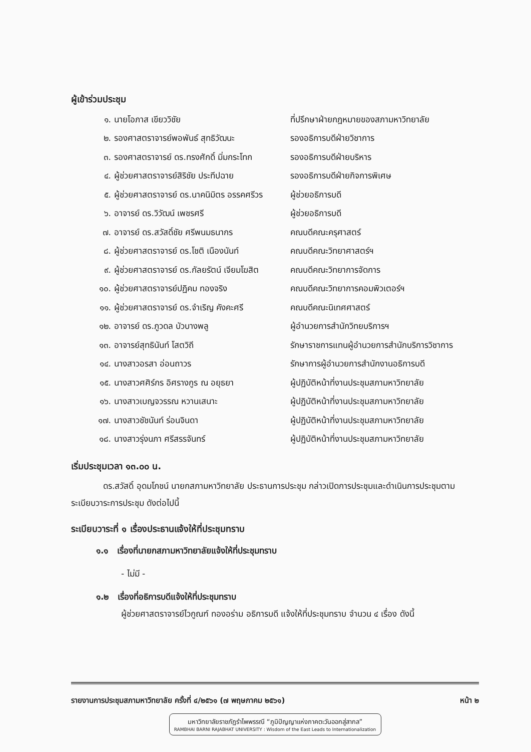ผู้เข้าร่วมประชุม
| ๑. | นายโอภาส เขียววิชัย | ที่ปรึกษาฝ่ายกฎหมายของสภามหาวิทยาลัย |
| ๒. | รองศาสตราจารย์พอพันธ์ สุทธิวัฒนะ | รองอธิการบดีฝ่ายวิชาการ |
| ๓. | รองศาสตราจารย์ ดร.ทรงศักดิ์ มิ่มกระโทก | รองอธิการบดีฝ่ายบริหาร |
| ๔. | ผู้ช่วยศาสตราจารย์สิริชัย ประทีปฉาย | รองอธิการบดีฝ่ายกิจการพิเศษ |
| ๕. | ผู้ช่วยศาสตราจารย์ ดร.นาคนิมิตร อรรคศรีวร | ผู้ช่วยอธิการบดี |
| ๖. | อาจารย์ ดร.วิวัฒน์ เพชรศรี | ผู้ช่วยอธิการบดี |
| ๗. | อาจารย์ ดร.สวัสดิ์ชัย ศรีพนมธนากร | คณบดีคณะครุศาสตร์ |
| ๘. | ผู้ช่วยศาสตราจารย์ ดร.โชติ เนืองนันท์ | คณบดีคณะวิทยาศาสตร์ฯ |
| ๙. | ผู้ช่วยศาสตราจารย์ ดร.กัลยรัตน์ เจียมโฆสิต | คณบดีคณะวิทยาการจัดการ |
| ๑๐. | ผู้ช่วยศาสตราจารย์ปฏิคม ทองจริง | คณบดีคณะวิทยาการคอมพิวเตอร์ฯ |
| ๑๑. | ผู้ช่วยศาสตราจารย์ ดร.จำเริญ คังคะศรี | คณบดีคณะนิเทศศาสตร์ |
| ๑๒. | อาจารย์ ดร.ภูวดล บัวบางพลู | ผู้อำนวยการสำนักวิทยบริการฯ |
| ๑๓. | อาจารย์สุทธินันท์ โสตวิถี | รักษาราชการแทนผู้อำนวยการสำนักบริการวิชาการ |
| ๑๔. | นางสาวอรสา อ่อนถาวร | รักษาการผู้อำนวยการสำนักงานอธิการบดี |
| ๑๕. | นางสาวศศิร์กร อิศรางกูร ณ อยุธยา | ผู้ปฏิบัติหน้าที่งานประชุมสภามหาวิทยาลัย |
| ๑๖. | นางสาวเบญจวรรณ หวานเสนาะ | ผู้ปฏิบัติหน้าที่งานประชุมสภามหาวิทยาลัย |
| ๑๗. | นางสาวชัชนันท์ ร่อนจินดา | ผู้ปฏิบัติหน้าที่งานประชุมสภามหาวิทยาลัย |
| ๑๘. | นางสาวรุ่งนภา ศรีสรรจันทร์ | ผู้ปฏิบัติหน้าที่งานประชุมสภามหาวิทยาลัย |
เริ่มประชุมเวลา ๑๓.๐๐ น.
ดร.สวัสดิ์ อุดมโภชน์ นายกสภามหาวิทยาลัย ประธานการประชุม กล่าวเปิดการประชุมและดำเนินการประชุมตามระเบียบวาระการประชุม ดังต่อไปนี้
ระเบียบวาระที่ ๑ เรื่องประธานแจ้งให้ที่ประชุมทราบ
๑.๑ เรื่องที่นายกสภามหาวิทยาลัยแจ้งให้ที่ประชุมทราบ
- ไม่มี -
๑.๒ เรื่องที่อธิการบดีแจ้งให้ที่ประชุมทราบ
ผู้ช่วยศาสตราจารย์ไวกูณฑ์ ทองอร่าม อธิการบดี แจ้งให้ที่ประชุมทราบ จำนวน ๔ เรื่อง ดังนี้
รายงานการประชุมสภามหาวิทยาลัย ครั้งที่ ๔/๒๕๖๑ (๗ พฤษภาคม ๒๕๖๑) หน้า ๒
มหาวิทยาลัยราชภัฏรำไพพรรณี “ภูมิปัญญาแห่งภาคตะวันออกสู่สากล”
RAMBHAI BARNI RAJABHAT UNIVERSITY : Wisdom of the East Leads to Internationalization